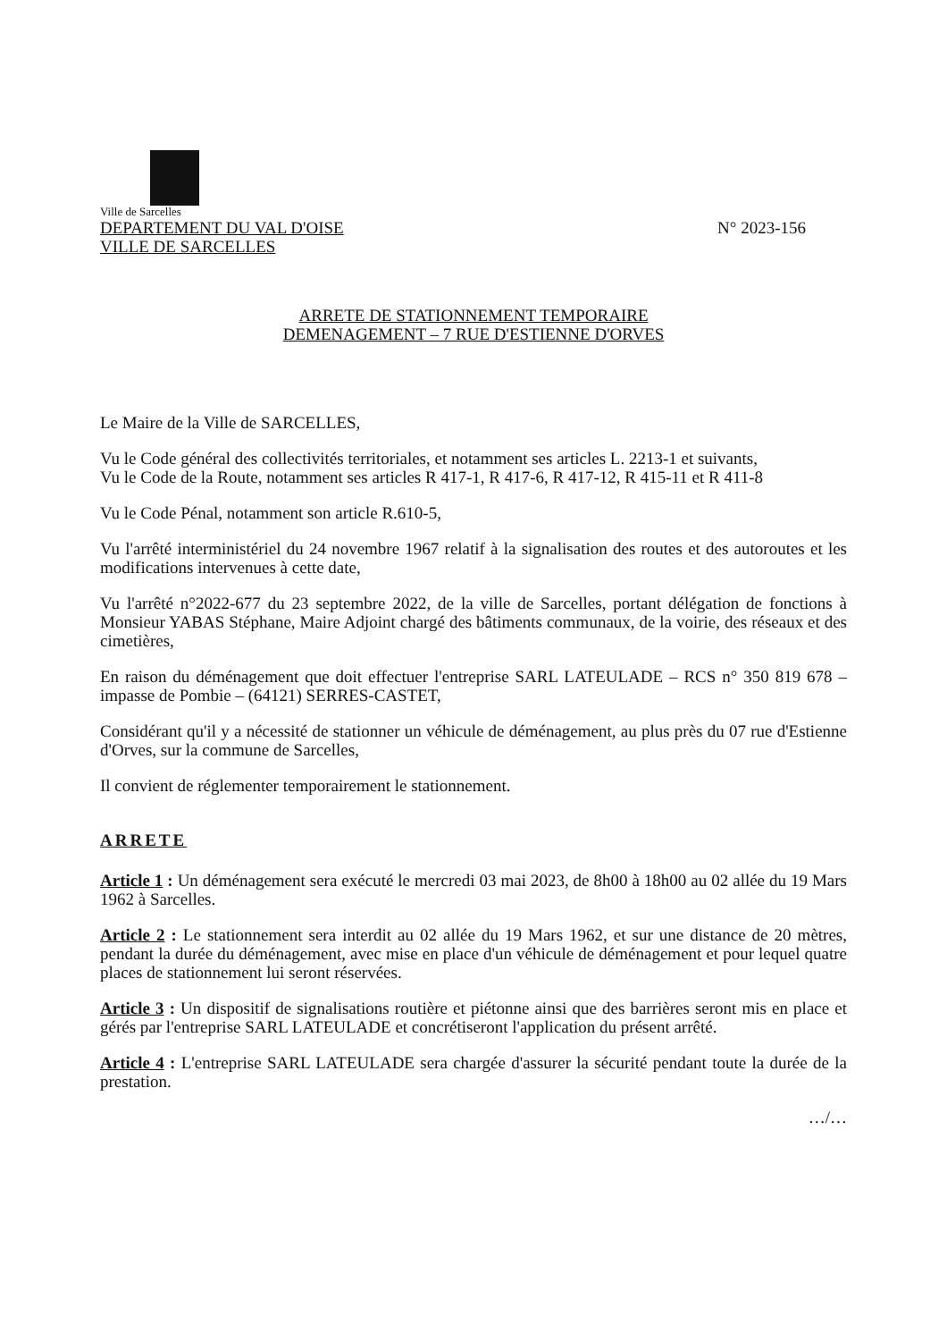Ville de Sarcelles
DEPARTEMENT DU VAL D'OISE N° 2023-156
VILLE DE SARCELLES
ARRETE DE STATIONNEMENT TEMPORAIRE
DEMENAGEMENT – 7 RUE D'ESTIENNE D'ORVES
Le Maire de la Ville de SARCELLES,
Vu le Code général des collectivités territoriales, et notamment ses articles L. 2213-1 et suivants,
Vu le Code de la Route, notamment ses articles R 417-1, R 417-6, R 417-12, R 415-11 et R 411-8
Vu le Code Pénal, notamment son article R.610-5,
Vu l'arrêté interministériel du 24 novembre 1967 relatif à la signalisation des routes et des autoroutes et les modifications intervenues à cette date,
Vu l'arrêté n°2022-677 du 23 septembre 2022, de la ville de Sarcelles, portant délégation de fonctions à Monsieur YABAS Stéphane, Maire Adjoint chargé des bâtiments communaux, de la voirie, des réseaux et des cimetières,
En raison du déménagement que doit effectuer l'entreprise SARL LATEULADE – RCS n° 350 819 678 – impasse de Pombie – (64121) SERRES-CASTET,
Considérant qu'il y a nécessité de stationner un véhicule de déménagement, au plus près du 07 rue d'Estienne d'Orves, sur la commune de Sarcelles,
Il convient de réglementer temporairement le stationnement.
ARRETE
Article 1 : Un déménagement sera exécuté le mercredi 03 mai 2023, de 8h00 à 18h00 au 02 allée du 19 Mars 1962 à Sarcelles.
Article 2 : Le stationnement sera interdit au 02 allée du 19 Mars 1962, et sur une distance de 20 mètres, pendant la durée du déménagement, avec mise en place d'un véhicule de déménagement et pour lequel quatre places de stationnement lui seront réservées.
Article 3 : Un dispositif de signalisations routière et piétonne ainsi que des barrières seront mis en place et gérés par l'entreprise SARL LATEULADE et concrétiseront l'application du présent arrêté.
Article 4 : L'entreprise SARL LATEULADE sera chargée d'assurer la sécurité pendant toute la durée de la prestation.
…/…